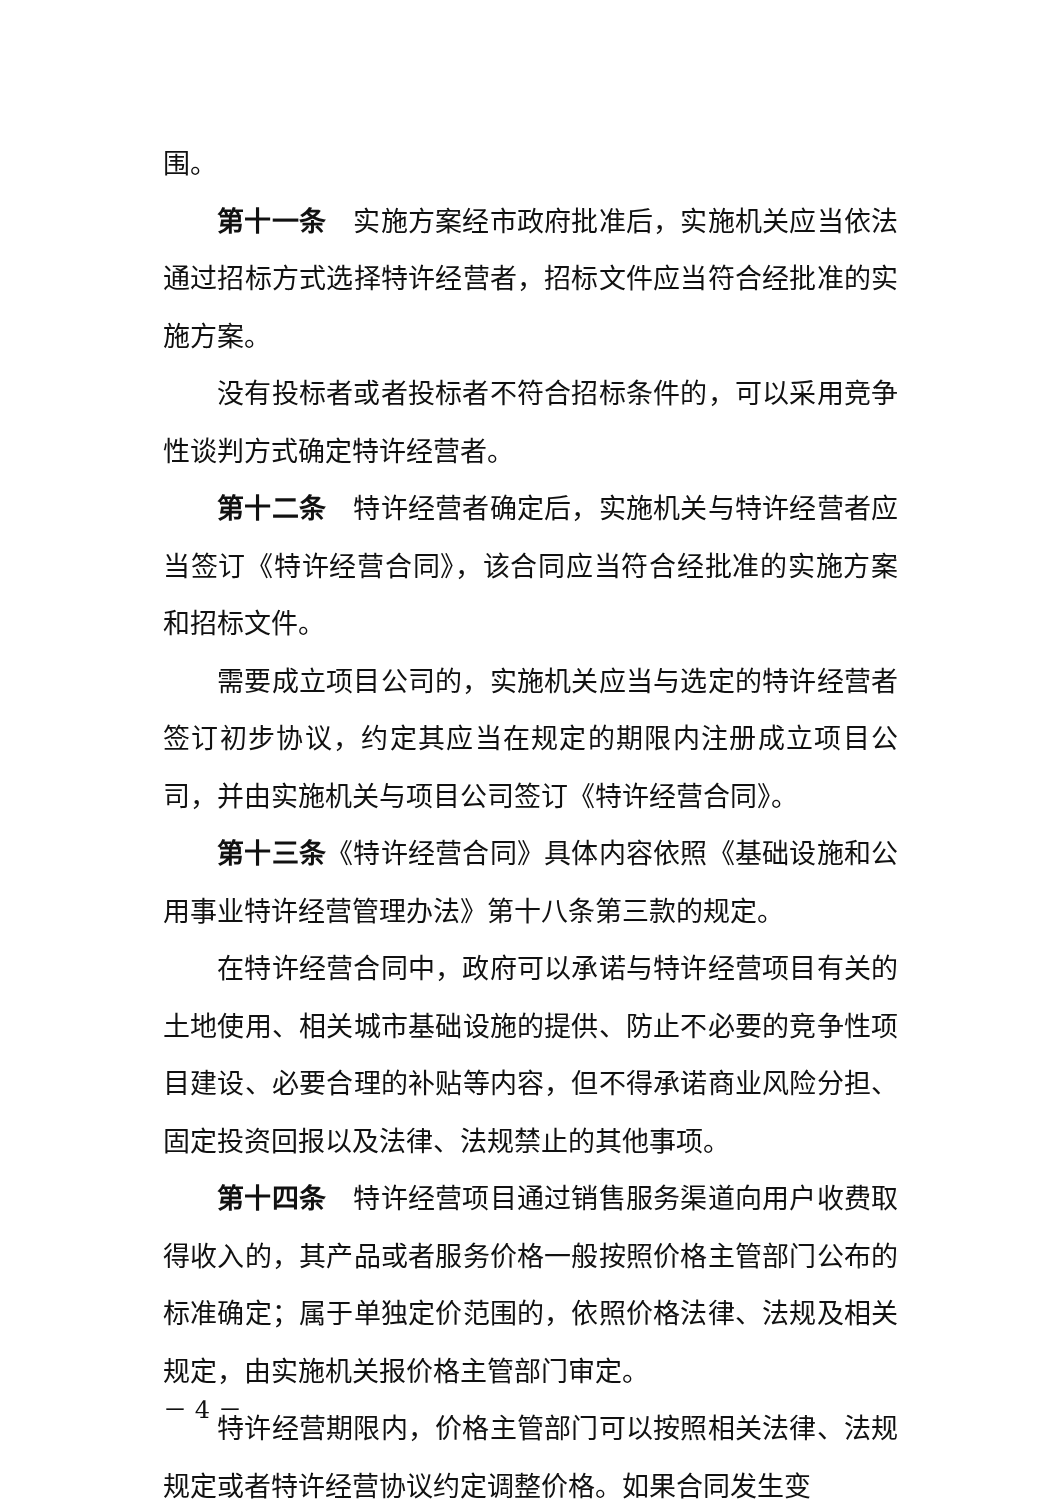围。
第十一条　实施方案经市政府批准后，实施机关应当依法通过招标方式选择特许经营者，招标文件应当符合经批准的实施方案。
没有投标者或者投标者不符合招标条件的，可以采用竞争性谈判方式确定特许经营者。
第十二条　特许经营者确定后，实施机关与特许经营者应当签订《特许经营合同》，该合同应当符合经批准的实施方案和招标文件。
需要成立项目公司的，实施机关应当与选定的特许经营者签订初步协议，约定其应当在规定的期限内注册成立项目公司，并由实施机关与项目公司签订《特许经营合同》。
第十三条《特许经营合同》具体内容依照《基础设施和公用事业特许经营管理办法》第十八条第三款的规定。
在特许经营合同中，政府可以承诺与特许经营项目有关的土地使用、相关城市基础设施的提供、防止不必要的竞争性项目建设、必要合理的补贴等内容，但不得承诺商业风险分担、固定投资回报以及法律、法规禁止的其他事项。
第十四条　特许经营项目通过销售服务渠道向用户收费取得收入的，其产品或者服务价格一般按照价格主管部门公布的标准确定；属于单独定价范围的，依照价格法律、法规及相关规定，由实施机关报价格主管部门审定。
特许经营期限内，价格主管部门可以按照相关法律、法规规定或者特许经营协议约定调整价格。如果合同发生变
－ 4 －